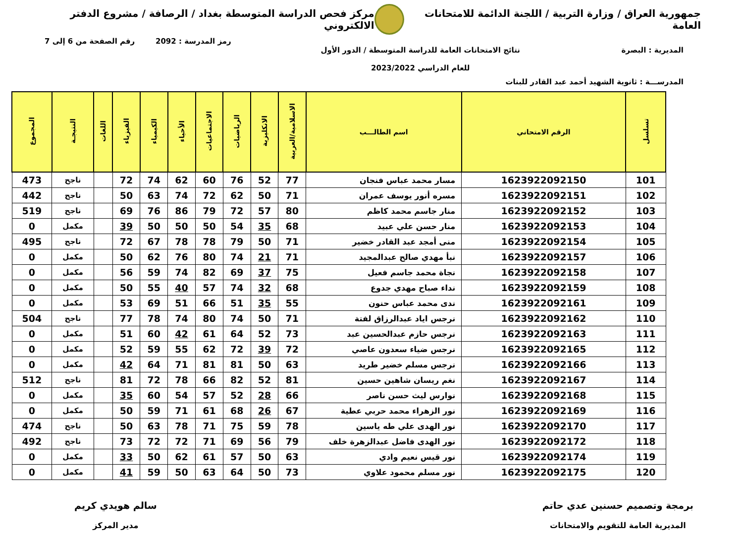جمهورية العراق / وزارة التربية / اللجنة الدائمة للامتحانات العامة
مركز فحص الدراسة المتوسطة بغداد / الرصافة / مشروع الدفتر الالكتروني
رمز المدرسة : 2092 رقم الصفحة من 6 إلى 7
المديرية : البصرة نتائج الامتحانات العامة للدراسة المتوسطة / الدور الأول
للعام الدراسي 2023/2022
المدرســـة : ثانوية الشهيد أحمد عبد القادر للبنات
| تسلسل | الرقم الامتحاني | اسم الطالـــب | الاسلامية/العربية | الانكليزية | الرياضيات | الاجتماعيات | الأحياء | الكيمياء | الفيزياء | اللغات | النتيجـة | المجموع |
| --- | --- | --- | --- | --- | --- | --- | --- | --- | --- | --- | --- | --- |
| 101 | 1623922092150 | مسار محمد عباس فنجان | 77 | 52 | 76 | 60 | 62 | 74 | 72 | | ناجح | 473 |
| 102 | 1623922092151 | مسره أنور يوسف عمران | 71 | 50 | 62 | 72 | 74 | 63 | 50 | | ناجح | 442 |
| 103 | 1623922092152 | منار جاسم محمد كاظم | 80 | 57 | 72 | 79 | 86 | 76 | 69 | | ناجح | 519 |
| 104 | 1623922092153 | منار حسن علي عبيد | 68 | 35 | 54 | 50 | 50 | 50 | 39 | | مكمل | 0 |
| 105 | 1623922092154 | منى أمجد عبد القادر خضير | 71 | 50 | 79 | 78 | 78 | 67 | 72 | | ناجح | 495 |
| 106 | 1623922092157 | نبأ مهدي صالح عبدالمجيد | 71 | 21 | 74 | 80 | 76 | 62 | 50 | | مكمل | 0 |
| 107 | 1623922092158 | نجاة محمد جاسم فعيل | 75 | 37 | 69 | 82 | 74 | 59 | 56 | | مكمل | 0 |
| 108 | 1623922092159 | نداء صباح مهدي جدوع | 68 | 32 | 74 | 57 | 40 | 55 | 50 | | مكمل | 0 |
| 109 | 1623922092161 | ندى محمد عباس حنون | 55 | 35 | 51 | 66 | 51 | 69 | 53 | | مكمل | 0 |
| 110 | 1623922092162 | نرجس اياد عبدالرزاق لفتة | 71 | 50 | 74 | 80 | 74 | 78 | 77 | | ناجح | 504 |
| 111 | 1623922092163 | نرجس حازم عبدالحسين عبد | 73 | 52 | 64 | 61 | 42 | 60 | 51 | | مكمل | 0 |
| 112 | 1623922092165 | نرجس ضياء سعدون عاصي | 72 | 39 | 72 | 62 | 55 | 59 | 52 | | مكمل | 0 |
| 113 | 1623922092166 | نرجس مسلم خضير طريد | 63 | 50 | 81 | 81 | 71 | 64 | 42 | | مكمل | 0 |
| 114 | 1623922092167 | نغم ريسان شاهين حسين | 81 | 52 | 82 | 66 | 78 | 72 | 81 | | ناجح | 512 |
| 115 | 1623922092168 | نوارس ليث حسن ناصر | 66 | 28 | 52 | 57 | 54 | 60 | 35 | | مكمل | 0 |
| 116 | 1623922092169 | نور الزهراء محمد حربي عطية | 67 | 26 | 68 | 61 | 71 | 59 | 50 | | مكمل | 0 |
| 117 | 1623922092170 | نور الهدى علي طه ياسين | 78 | 59 | 75 | 71 | 78 | 63 | 50 | | ناجح | 474 |
| 118 | 1623922092172 | نور الهدى فاضل عبدالزهرة خلف | 79 | 56 | 69 | 71 | 72 | 72 | 73 | | ناجح | 492 |
| 119 | 1623922092174 | نور قيس نعيم وادي | 63 | 50 | 57 | 61 | 62 | 50 | 33 | | مكمل | 0 |
| 120 | 1623922092175 | نور مسلم محمود علاوي | 73 | 50 | 64 | 63 | 50 | 59 | 41 | | مكمل | 0 |
برمجة وتصميم حسنين عدي حاتم
المديرية العامة للتقويم والامتحانات
سالم هويدي كريم
مدير المركز